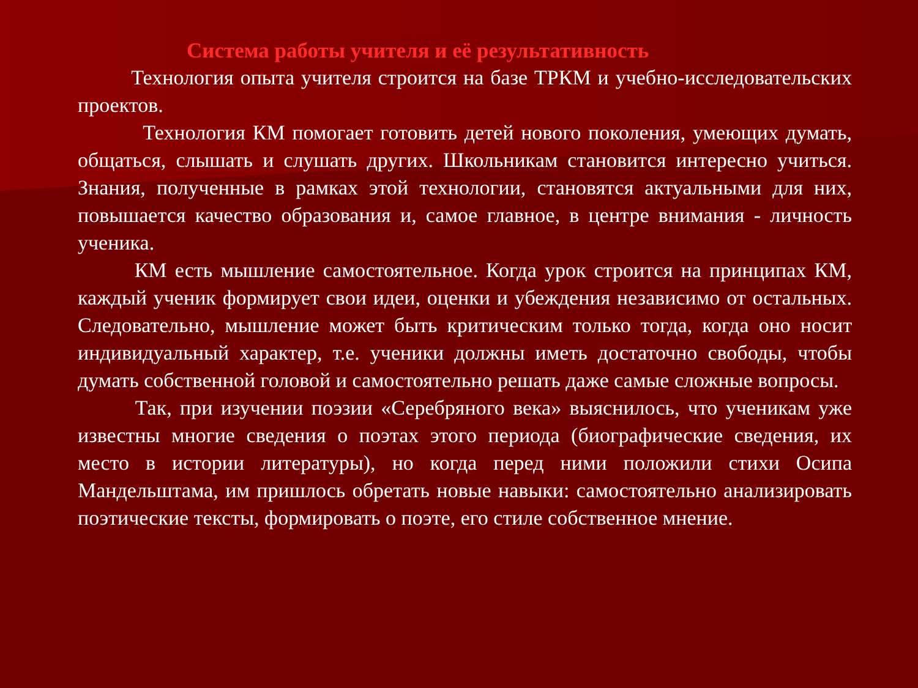Система работы учителя и её результативность
Технология опыта учителя строится на базе ТРКМ и учебно-исследовательских проектов.
Технология КМ помогает готовить детей нового поколения, умеющих думать, общаться, слышать и слушать других. Школьникам становится интересно учиться. Знания, полученные в рамках этой технологии, становятся актуальными для них, повышается качество образования и, самое главное, в центре внимания - личность ученика.
КМ есть мышление самостоятельное. Когда урок строится на принципах КМ, каждый ученик формирует свои идеи, оценки и убеждения независимо от остальных. Следовательно, мышление может быть критическим только тогда, когда оно носит индивидуальный характер, т.е. ученики должны иметь достаточно свободы, чтобы думать собственной головой и самостоятельно решать даже самые сложные вопросы.
Так, при изучении поэзии «Серебряного века» выяснилось, что ученикам уже известны многие сведения о поэтах этого периода (биографические сведения, их место в истории литературы), но когда перед ними положили стихи Осипа Мандельштама, им пришлось обретать новые навыки: самостоятельно анализировать поэтические тексты, формировать о поэте, его стиле собственное мнение.